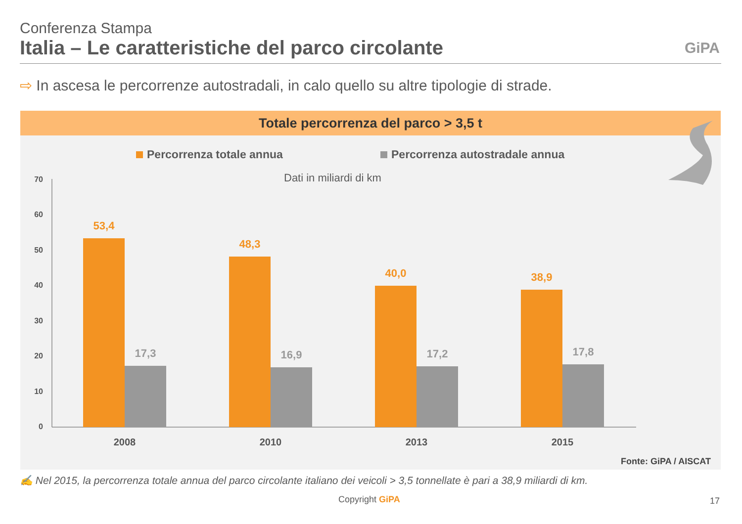Conferenza Stampa
Italia – Le caratteristiche del parco circolante
GiPA
⇨ In ascesa le percorrenze autostradali, in calo quello su altre tipologie di strade.
Totale percorrenza del parco > 3,5 t
Percorrenza totale annua Percorrenza autostradale annua
Dati in miliardi di km
70
60
50
40
30
20
10
0
53,4
48,3
40,0
38,9
17,3
16,9
17,2
17,8
2008
2010
2013
2015
Fonte: GiPA / AISCAT
✍ Nel 2015, la percorrenza totale annua del parco circolante italiano dei veicoli > 3,5 tonnellate è pari a 38,9 miliardi di km.
Copyright GiPA 17